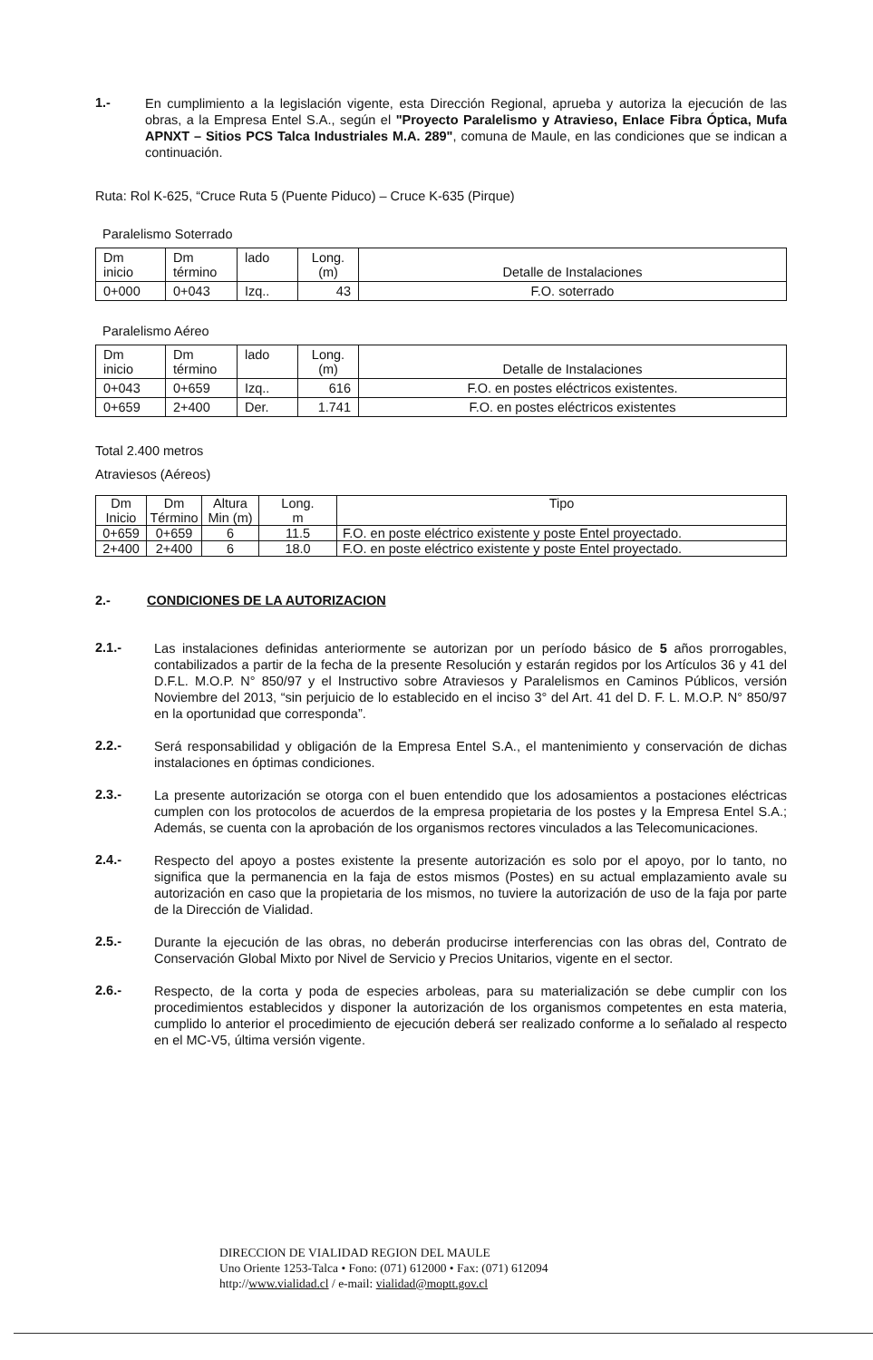1.-
En cumplimiento a la legislación vigente, esta Dirección Regional, aprueba y autoriza la ejecución de las obras, a la Empresa Entel S.A., según el "Proyecto Paralelismo y Atravieso, Enlace Fibra Óptica, Mufa APNXT – Sitios PCS Talca Industriales M.A. 289", comuna de Maule, en las condiciones que se indican a continuación.
Ruta: Rol K-625, “Cruce Ruta 5 (Puente Piduco) – Cruce K-635 (Pirque)
Paralelismo Soterrado
| Dm inicio | Dm término | lado | Long. (m) | Detalle de Instalaciones |
| --- | --- | --- | --- | --- |
| 0+000 | 0+043 | Izq.. | 43 | F.O. soterrado |
Paralelismo Aéreo
| Dm inicio | Dm término | lado | Long. (m) | Detalle de Instalaciones |
| --- | --- | --- | --- | --- |
| 0+043 | 0+659 | Izq.. | 616 | F.O. en postes eléctricos existentes. |
| 0+659 | 2+400 | Der. | 1.741 | F.O. en postes eléctricos existentes |
Total 2.400 metros
Atraviesos (Aéreos)
| Dm Inicio | Dm Término | Altura Min (m) | Long. m | Tipo |
| --- | --- | --- | --- | --- |
| 0+659 | 0+659 | 6 | 11.5 | F.O. en poste eléctrico existente y poste Entel proyectado. |
| 2+400 | 2+400 | 6 | 18.0 | F.O. en poste eléctrico existente y poste Entel proyectado. |
2.- CONDICIONES DE LA AUTORIZACION
2.1.-
Las instalaciones definidas anteriormente se autorizan por un período básico de 5 años prorrogables, contabilizados a partir de la fecha de la presente Resolución y estarán regidos por los Artículos 36 y 41 del D.F.L. M.O.P. N° 850/97 y el Instructivo sobre Atraviesos y Paralelismos en Caminos Públicos, versión Noviembre del 2013, “sin perjuicio de lo establecido en el inciso 3° del Art. 41 del D. F. L. M.O.P. N° 850/97 en la oportunidad que corresponda”.
2.2.-
Será responsabilidad y obligación de la Empresa Entel S.A., el mantenimiento y conservación de dichas instalaciones en óptimas condiciones.
2.3.-
La presente autorización se otorga con el buen entendido que los adosamientos a postaciones eléctricas cumplen con los protocolos de acuerdos de la empresa propietaria de los postes y la Empresa Entel S.A.; Además, se cuenta con la aprobación de los organismos rectores vinculados a las Telecomunicaciones.
2.4.-
Respecto del apoyo a postes existente la presente autorización es solo por el apoyo, por lo tanto, no significa que la permanencia en la faja de estos mismos (Postes) en su actual emplazamiento avale su autorización en caso que la propietaria de los mismos, no tuviere la autorización de uso de la faja por parte de la Dirección de Vialidad.
2.5.-
Durante la ejecución de las obras, no deberán producirse interferencias con las obras del, Contrato de Conservación Global Mixto por Nivel de Servicio y Precios Unitarios, vigente en el sector.
2.6.-
Respecto, de la corta y poda de especies arboleas, para su materialización se debe cumplir con los procedimientos establecidos y disponer la autorización de los organismos competentes en esta materia, cumplido lo anterior el procedimiento de ejecución deberá ser realizado conforme a lo señalado al respecto en el MC-V5, última versión vigente.
DIRECCION DE VIALIDAD REGION DEL MAULE
Uno Oriente 1253-Talca • Fono: (071) 612000 • Fax: (071) 612094
http://www.vialidad.cl / e-mail: vialidad@moptt.gov.cl